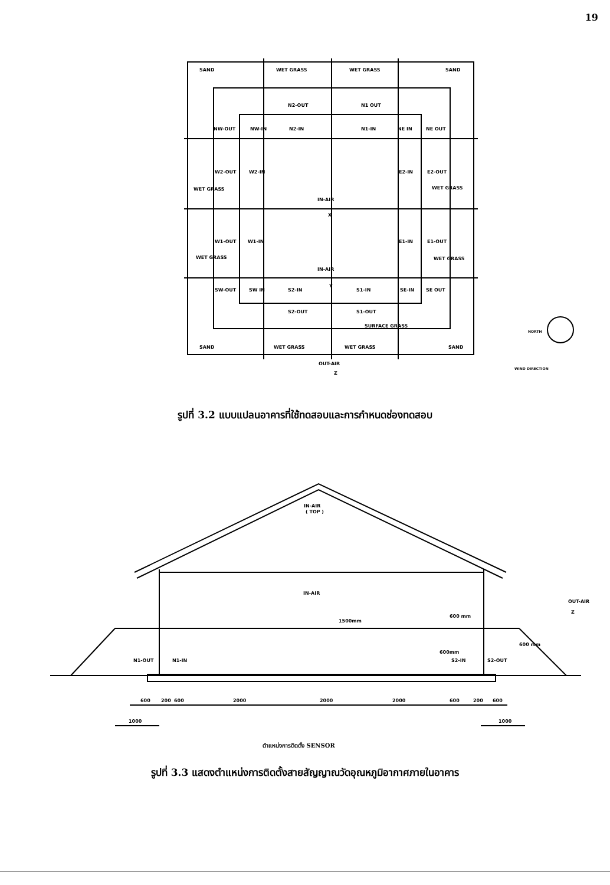19
SAND
WET GRASS
WET GRASS
SAND
N2-OUT
N1 OUT
NW-OUT
NW-IN
N2-IN
N1-IN
NE IN
NE OUT
W2-OUT
W2-IN
E2-IN
E2-OUT
WET GRASS
WET GRASS
IN-AIR
X
W1-OUT
W1-IN
E1-IN
E1-OUT
WET GRASS
WET GRASS
IN-AIR
Y
SW-OUT
SW IN
S2-IN
S1-IN
SE-IN
SE OUT
S2-OUT
S1-OUT
SURFACE GRASS
SAND
WET GRASS
WET GRASS
SAND
OUT-AIR
Z
NORTH
WIND DIRECTION
รูปที่ 3.2 แบบแปลนอาคารที่ใช้ทดสอบและการกำหนดช่องทดสอบ
IN-AIR
( TOP )
IN-AIR
1500mm
OUT-AIR
Z
600 mm
600 mm
600mm
N1-OUT
N1-IN
S2-IN
S2-OUT
600
200
600
2000
2000
2000
600
200
600
1000
1000
ตำแหน่งการติดตั้ง SENSOR
รูปที่ 3.3 แสดงตำแหน่งการติดตั้งสายสัญญาณวัดอุณหภูมิอากาศภายในอาคาร